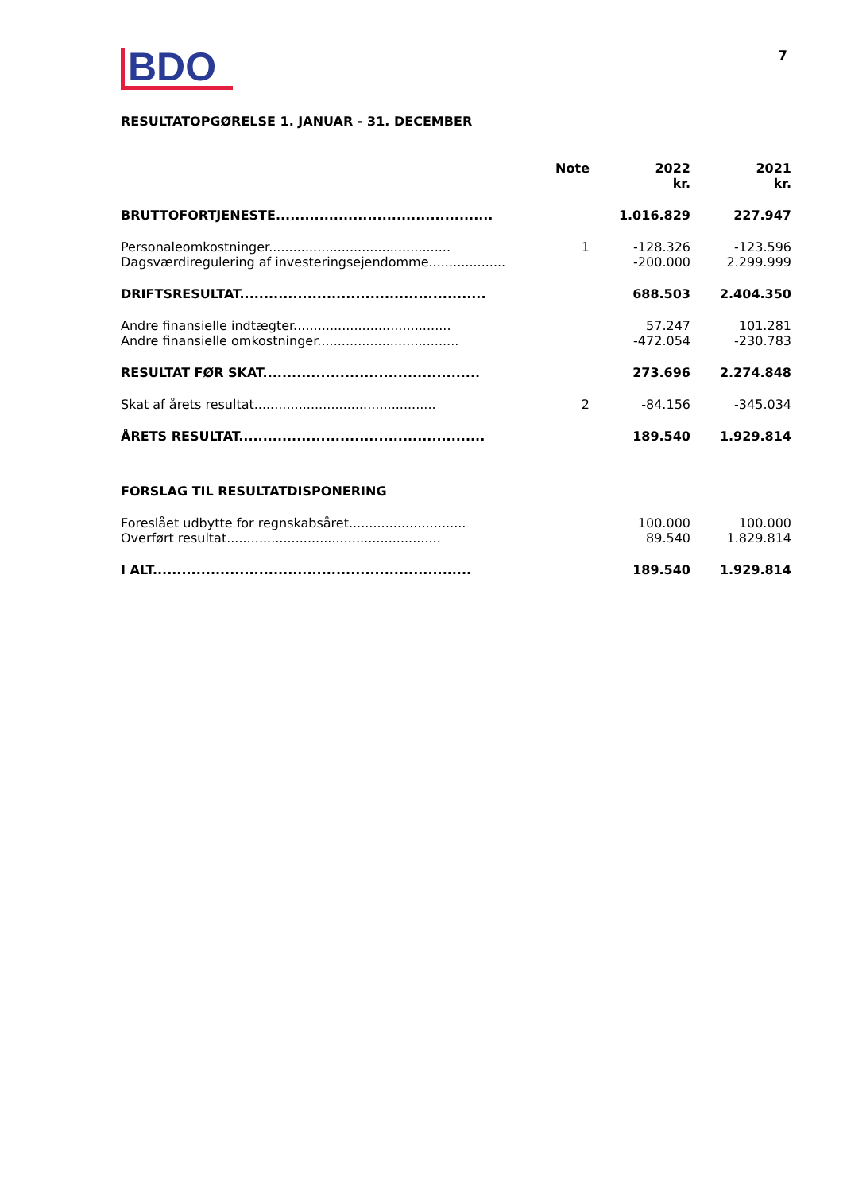BDO
7
RESULTATOPGØRELSE 1. JANUAR - 31. DECEMBER
| | Note | 2022 kr. | 2021 kr. |
| --- | --- | --- | --- |
| BRUTTOFORTJENESTE............................................. | | 1.016.829 | 227.947 |
| Personaleomkostninger............................................. | 1 | -128.326 | -123.596 |
| Dagsværdiregulering af investeringsejendomme................... | | -200.000 | 2.299.999 |
| DRIFTSRESULTAT................................................... | | 688.503 | 2.404.350 |
| Andre finansielle indtægter....................................... | | 57.247 | 101.281 |
| Andre finansielle omkostninger................................... | | -472.054 | -230.783 |
| RESULTAT FØR SKAT............................................. | | 273.696 | 2.274.848 |
| Skat af årets resultat............................................. | 2 | -84.156 | -345.034 |
| ÅRETS RESULTAT................................................... | | 189.540 | 1.929.814 |
| FORSLAG TIL RESULTATDISPONERING | | | |
| Foreslået udbytte for regnskabsåret............................. | | 100.000 | 100.000 |
| Overført resultat..................................................... | | 89.540 | 1.829.814 |
| I ALT.................................................................. | | 189.540 | 1.929.814 |